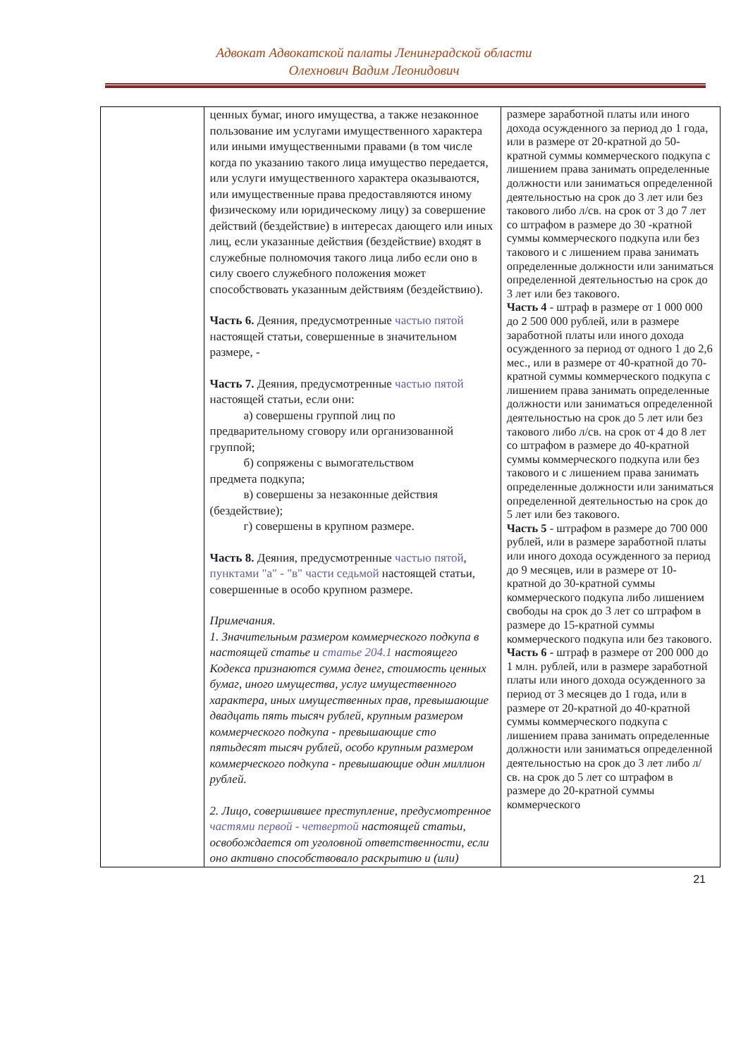Адвокат Адвокатской палаты Ленинградской области
Олехнович Вадим Леонидович
| | ценных бумаг, иного имущества, а также незаконное пользование им услугами имущественного характера или иными имущественными правами (в том числе когда по указанию такого лица имущество передается, или услуги имущественного характера оказываются, или имущественные права предоставляются иному физическому или юридическому лицу) за совершение действий (бездействие) в интересах дающего или иных лиц, если указанные действия (бездействие) входят в служебные полномочия такого лица либо если оно в силу своего служебного положения может способствовать указанным действиям (бездействию). Часть 6. Деяния, предусмотренные частью пятой настоящей статьи, совершенные в значительном размере, - Часть 7. Деяния, предусмотренные частью пятой настоящей статьи, если они: а) совершены группой лиц по предварительному сговору или организованной группой; б) сопряжены с вымогательством предмета подкупа; в) совершены за незаконные действия (бездействие); г) совершены в крупном размере. Часть 8. Деяния, предусмотренные частью пятой , пунктами "а" - "в" части седьмой настоящей статьи, совершенные в особо крупном размере. Примечания. 1. Значительным размером коммерческого подкупа в настоящей статье и статье 204.1 настоящего Кодекса признаются сумма денег, стоимость ценных бумаг, иного имущества, услуг имущественного характера, иных имущественных прав, превышающие двадцать пять тысяч рублей, крупным размером коммерческого подкупа - превышающие сто пятьдесят тысяч рублей, особо крупным размером коммерческого подкупа - превышающие один миллион рублей. 2. Лицо, совершившее преступление, предусмотренное частями первой - четвертой настоящей статьи, освобождается от уголовной ответственности, если оно активно способствовало раскрытию и (или) | размере заработной платы или иного дохода осужденного за период до 1 года, или в размере от 20-кратной до 50-кратной суммы коммерческого подкупа с лишением права занимать определенные должности или заниматься определенной деятельностью на срок до 3 лет или без такового либо л/св. на срок от 3 до 7 лет со штрафом в размере до 30 -кратной суммы коммерческого подкупа или без такового и с лишением права занимать определенные должности или заниматься определенной деятельностью на срок до 3 лет или без такового. Часть 4 - штраф в размере от 1 000 000 до 2 500 000 рублей, или в размере заработной платы или иного дохода осужденного за период от одного 1 до 2,6 мес., или в размере от 40-кратной до 70-кратной суммы коммерческого подкупа с лишением права занимать определенные должности или заниматься определенной деятельностью на срок до 5 лет или без такового либо л/св. на срок от 4 до 8 лет со штрафом в размере до 40-кратной суммы коммерческого подкупа или без такового и с лишением права занимать определенные должности или заниматься определенной деятельностью на срок до 5 лет или без такового. Часть 5 - штрафом в размере до 700 000 рублей, или в размере заработной платы или иного дохода осужденного за период до 9 месяцев, или в размере от 10-кратной до 30-кратной суммы коммерческого подкупа либо лишением свободы на срок до 3 лет со штрафом в размере до 15-кратной суммы коммерческого подкупа или без такового. Часть 6 - штраф в размере от 200 000 до 1 млн. рублей, или в размере заработной платы или иного дохода осужденного за период от 3 месяцев до 1 года, или в размере от 20-кратной до 40-кратной суммы коммерческого подкупа с лишением права занимать определенные должности или заниматься определенной деятельностью на срок до 3 лет либо л/св. на срок до 5 лет со штрафом в размере до 20-кратной суммы коммерческого |
21